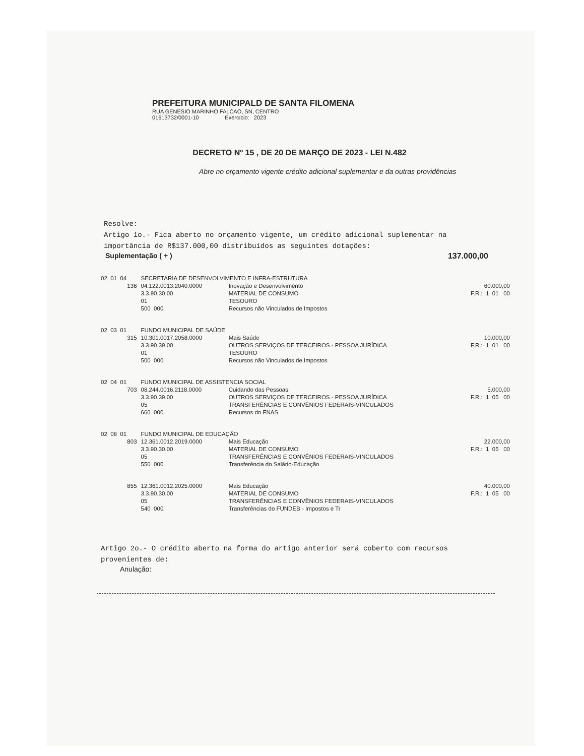PREFEITURA MUNICIPALD DE SANTA FILOMENA
RUA GENESIO MARINHO FALCAO, SN, CENTRO
01613732/0001-10 Exercício: 2023
DECRETO Nº 15 , DE 20 DE MARÇO DE 2023 - LEI N.482
Abre no orçamento vigente crédito adicional suplementar e da outras providências
Resolve:
Artigo 1o.- Fica aberto no orçamento vigente, um crédito adicional suplementar na importância de R$137.000,00 distribuídos as seguintes dotações:
Suplementação ( + ) 137.000,00
| 02 01 04 | SECRETARIA DE DESENVOLVIMENTO E INFRA-ESTRUTURA | | |
| 136 | 04.122.0013.2040.0000 3.3.90.30.00 01 500 000 | Inovação e Desenvolvimento MATERIAL DE CONSUMO TESOURO Recursos não Vinculados de Impostos | 60.000,00 F.R.: 1 01 00 |
| 02 03 01 | FUNDO MUNICIPAL DE SAÚDE | | |
| 315 | 10.301.0017.2058.0000 3.3.90.39.00 01 500 000 | Mais Saúde OUTROS SERVIÇOS DE TERCEIROS - PESSOA JURÍDICA TESOURO Recursos não Vinculados de Impostos | 10.000,00 F.R.: 1 01 00 |
| 02 04 01 | FUNDO MUNICIPAL DE ASSISTENCIA SOCIAL | | |
| 703 | 08.244.0016.2118.0000 3.3.90.39.00 05 660 000 | Cuidando das Pessoas OUTROS SERVIÇOS DE TERCEIROS - PESSOA JURÍDICA TRANSFERÊNCIAS E CONVÊNIOS FEDERAIS-VINCULADOS Recursos do FNAS | 5.000,00 F.R.: 1 05 00 |
| 02 08 01 | FUNDO MUNICIPAL DE EDUCAÇÃO | | |
| 803 | 12.361.0012.2019.0000 3.3.90.30.00 05 550 000 | Mais Educação MATERIAL DE CONSUMO TRANSFERÊNCIAS E CONVÊNIOS FEDERAIS-VINCULADOS Transferência do Salário-Educação | 22.000,00 F.R.: 1 05 00 |
| 855 | 12.361.0012.2025.0000 3.3.90.30.00 05 540 000 | Mais Educação MATERIAL DE CONSUMO TRANSFERÊNCIAS E CONVÊNIOS FEDERAIS-VINCULADOS Transferências do FUNDEB - Impostos e Tr | 40.000,00 F.R.: 1 05 00 |
Artigo 2o.- O crédito aberto na forma do artigo anterior será coberto com recursos provenientes de:
Anulação: